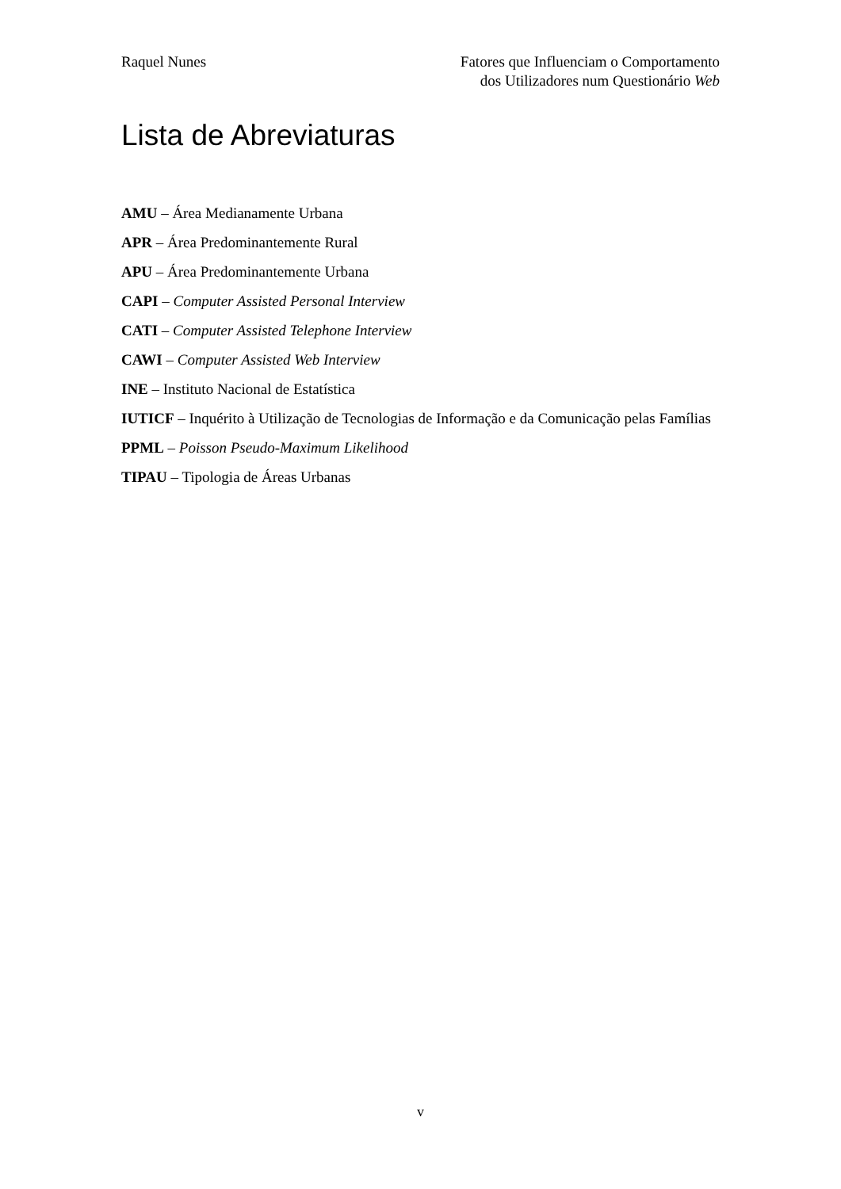Raquel Nunes Fatores que Influenciam o Comportamento
dos Utilizadores num Questionário Web
Lista de Abreviaturas
AMU – Área Medianamente Urbana
APR – Área Predominantemente Rural
APU – Área Predominantemente Urbana
CAPI – Computer Assisted Personal Interview
CATI – Computer Assisted Telephone Interview
CAWI – Computer Assisted Web Interview
INE – Instituto Nacional de Estatística
IUTICF – Inquérito à Utilização de Tecnologias de Informação e da Comunicação pelas Famílias
PPML – Poisson Pseudo-Maximum Likelihood
TIPAU – Tipologia de Áreas Urbanas
v